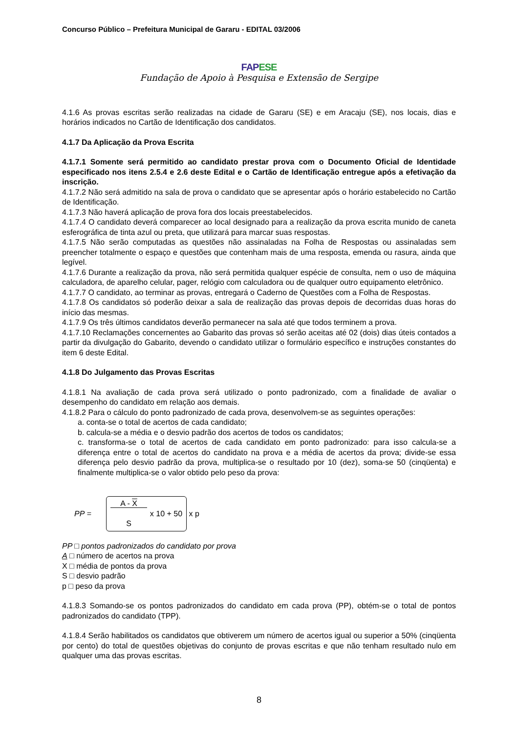Concurso Público – Prefeitura Municipal de Gararu - EDITAL 03/2006
FAPESE
Fundação de Apoio à Pesquisa e Extensão de Sergipe
4.1.6 As provas escritas serão realizadas na cidade de Gararu (SE) e em Aracaju (SE), nos locais, dias e horários indicados no Cartão de Identificação dos candidatos.
4.1.7 Da Aplicação da Prova Escrita
4.1.7.1 Somente será permitido ao candidato prestar prova com o Documento Oficial de Identidade especificado nos itens 2.5.4 e 2.6 deste Edital e o Cartão de Identificação entregue após a efetivação da inscrição.
4.1.7.2 Não será admitido na sala de prova o candidato que se apresentar após o horário estabelecido no Cartão de Identificação.
4.1.7.3 Não haverá aplicação de prova fora dos locais preestabelecidos.
4.1.7.4 O candidato deverá comparecer ao local designado para a realização da prova escrita munido de caneta esferográfica de tinta azul ou preta, que utilizará para marcar suas respostas.
4.1.7.5 Não serão computadas as questões não assinaladas na Folha de Respostas ou assinaladas sem preencher totalmente o espaço e questões que contenham mais de uma resposta, emenda ou rasura, ainda que legível.
4.1.7.6 Durante a realização da prova, não será permitida qualquer espécie de consulta, nem o uso de máquina calculadora, de aparelho celular, pager, relógio com calculadora ou de qualquer outro equipamento eletrônico.
4.1.7.7 O candidato, ao terminar as provas, entregará o Caderno de Questões com a Folha de Respostas.
4.1.7.8 Os candidatos só poderão deixar a sala de realização das provas depois de decorridas duas horas do início das mesmas.
4.1.7.9 Os três últimos candidatos deverão permanecer na sala até que todos terminem a prova.
4.1.7.10 Reclamações concernentes ao Gabarito das provas só serão aceitas até 02 (dois) dias úteis contados a partir da divulgação do Gabarito, devendo o candidato utilizar o formulário específico e instruções constantes do item 6 deste Edital.
4.1.8 Do Julgamento das Provas Escritas
4.1.8.1 Na avaliação de cada prova será utilizado o ponto padronizado, com a finalidade de avaliar o desempenho do candidato em relação aos demais.
4.1.8.2 Para o cálculo do ponto padronizado de cada prova, desenvolvem-se as seguintes operações:
a. conta-se o total de acertos de cada candidato;
b. calcula-se a média e o desvio padrão dos acertos de todos os candidatos;
c. transforma-se o total de acertos de cada candidato em ponto padronizado: para isso calcula-se a diferença entre o total de acertos do candidato na prova e a média de acertos da prova; divide-se essa diferença pelo desvio padrão da prova, multiplica-se o resultado por 10 (dez), soma-se 50 (cinqüenta) e finalmente multiplica-se o valor obtido pelo peso da prova:
PP = A - X
S x 10 + 50 x p
PP □ pontos padronizados do candidato por prova
A □ número de acertos na prova
X □ média de pontos da prova
S □ desvio padrão
p □ peso da prova
4.1.8.3 Somando-se os pontos padronizados do candidato em cada prova (PP), obtém-se o total de pontos padronizados do candidato (TPP).
4.1.8.4 Serão habilitados os candidatos que obtiverem um número de acertos igual ou superior a 50% (cinqüenta por cento) do total de questões objetivas do conjunto de provas escritas e que não tenham resultado nulo em qualquer uma das provas escritas.
8